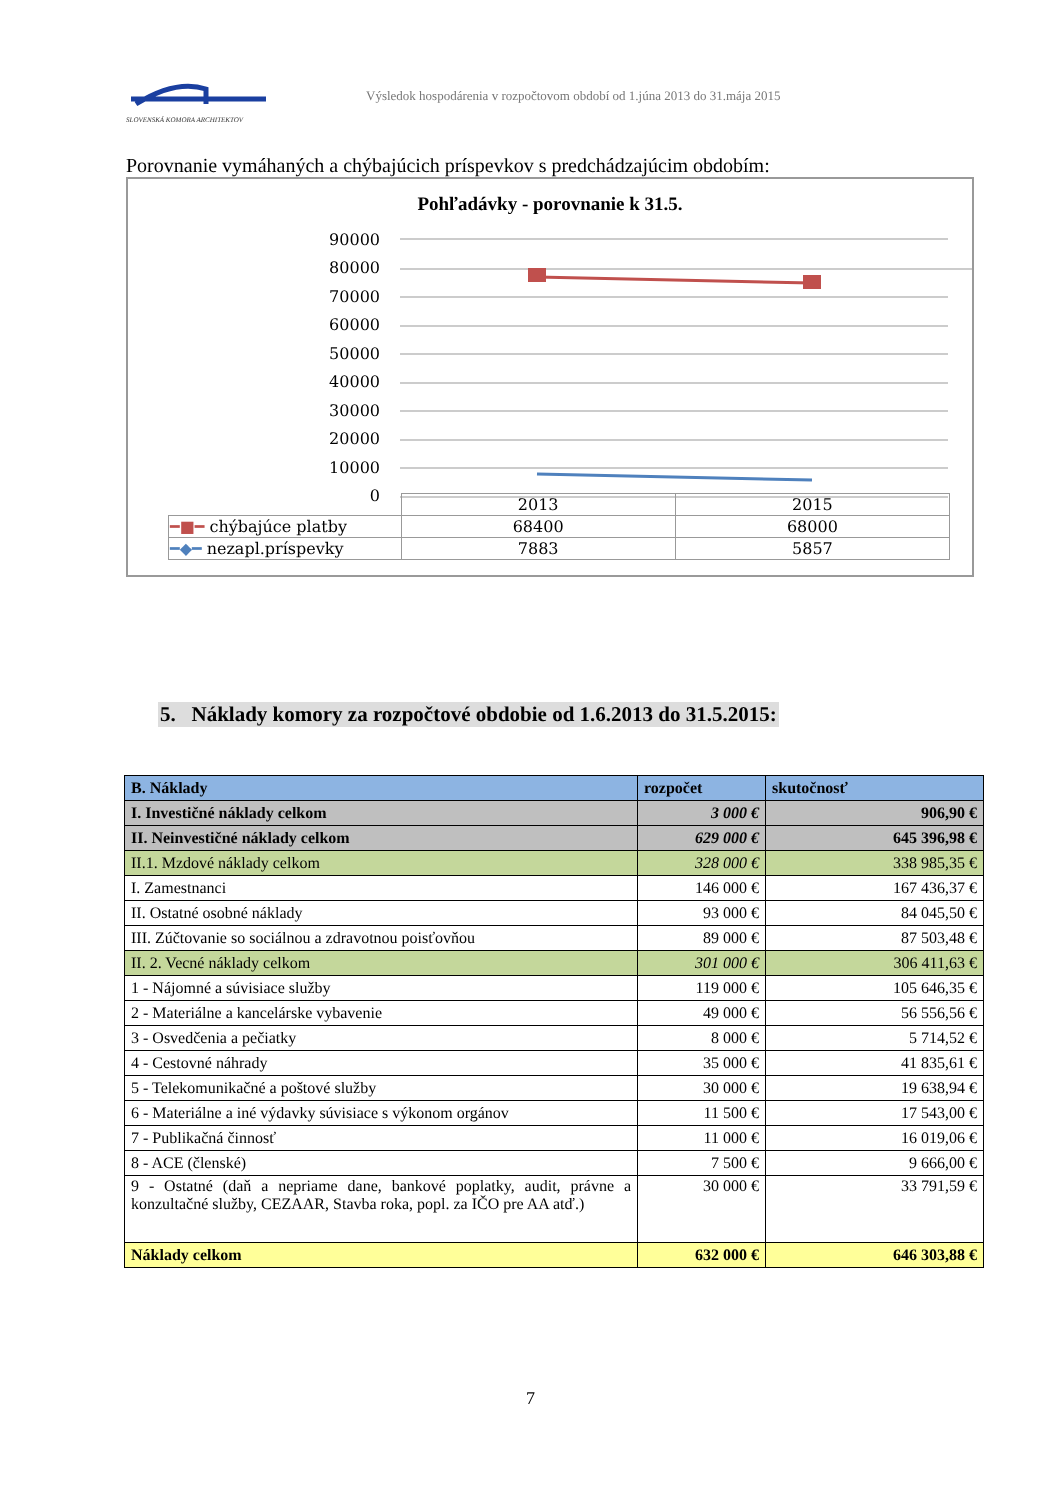SLOVENSKÁ KOMORA ARCHITEKTOV
Výsledok hospodárenia v rozpočtovom období od 1.júna 2013 do 31.mája 2015
Porovnanie vymáhaných a chýbajúcich príspevkov s predchádzajúcim obdobím:
Pohľadávky - porovnanie k 31.5.
90000
80000
70000
60000
50000
40000
30000
20000
10000
0
| | 2013 | 2015 |
| ━■━ chýbajúce platby | 68400 | 68000 |
| ━◆━ nezapl.príspevky | 7883 | 5857 |
5. Náklady komory za rozpočtové obdobie od 1.6.2013 do 31.5.2015:
| B. Náklady | rozpočet | skutočnosť |
| --- | --- | --- |
| I. Investičné náklady celkom | 3 000 € | 906,90 € |
| II. Neinvestičné náklady celkom | 629 000 € | 645 396,98 € |
| II.1. Mzdové náklady celkom | 328 000 € | 338 985,35 € |
| I. Zamestnanci | 146 000 € | 167 436,37 € |
| II. Ostatné osobné náklady | 93 000 € | 84 045,50 € |
| III. Zúčtovanie so sociálnou a zdravotnou poisťovňou | 89 000 € | 87 503,48 € |
| II. 2. Vecné náklady celkom | 301 000 € | 306 411,63 € |
| 1 - Nájomné a súvisiace služby | 119 000 € | 105 646,35 € |
| 2 - Materiálne a kancelárske vybavenie | 49 000 € | 56 556,56 € |
| 3 - Osvedčenia a pečiatky | 8 000 € | 5 714,52 € |
| 4 - Cestovné náhrady | 35 000 € | 41 835,61 € |
| 5 - Telekomunikačné a poštové služby | 30 000 € | 19 638,94 € |
| 6 - Materiálne a iné výdavky súvisiace s výkonom orgánov | 11 500 € | 17 543,00 € |
| 7 - Publikačná činnosť | 11 000 € | 16 019,06 € |
| 8 - ACE (členské) | 7 500 € | 9 666,00 € |
| 9 - Ostatné (daň a nepriame dane, bankové poplatky, audit, právne a konzultačné služby, CEZAAR, Stavba roka, popl. za IČO pre AA atď.) | 30 000 € | 33 791,59 € |
| Náklady celkom | 632 000 € | 646 303,88 € |
7